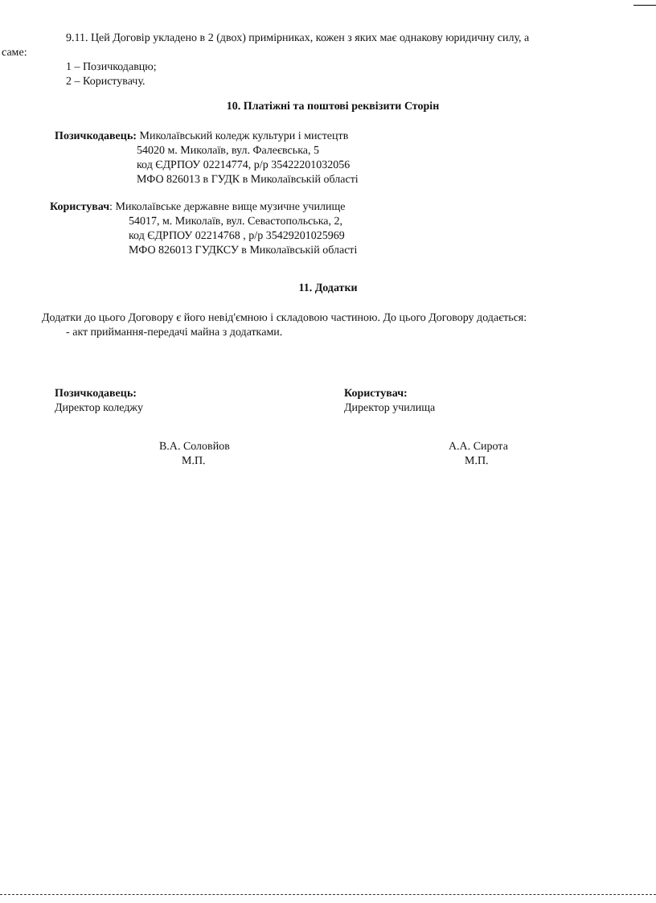9.11. Цей Договір укладено в 2 (двох) примірниках, кожен з яких має однакову юридичну силу, а
саме:
1 – Позичкодавцю;
2 – Користувачу.
10. Платіжні та поштові реквізити Сторін
Позичкодавець: Миколаївський коледж культури і мистецтв
54020 м. Миколаїв, вул. Фалеєвська, 5
код ЄДРПОУ 02214774, р/р 35422201032056
МФО 826013 в ГУДК в Миколаївській області
Користувач: Миколаївське державне вище музичне училище
54017, м. Миколаїв, вул. Севастопольська, 2,
код ЄДРПОУ 02214768 , р/р 35429201025969
МФО 826013 ГУДКСУ в Миколаївській області
11. Додатки
Додатки до цього Договору є його невід'ємною і складовою частиною. До цього Договору додається:
- акт приймання-передачі майна з додатками.
Позичкодавець:
Директор коледжу
В.А. Соловйов
М.П.
Користувач:
Директор училища
А.А. Сирота
М.П.